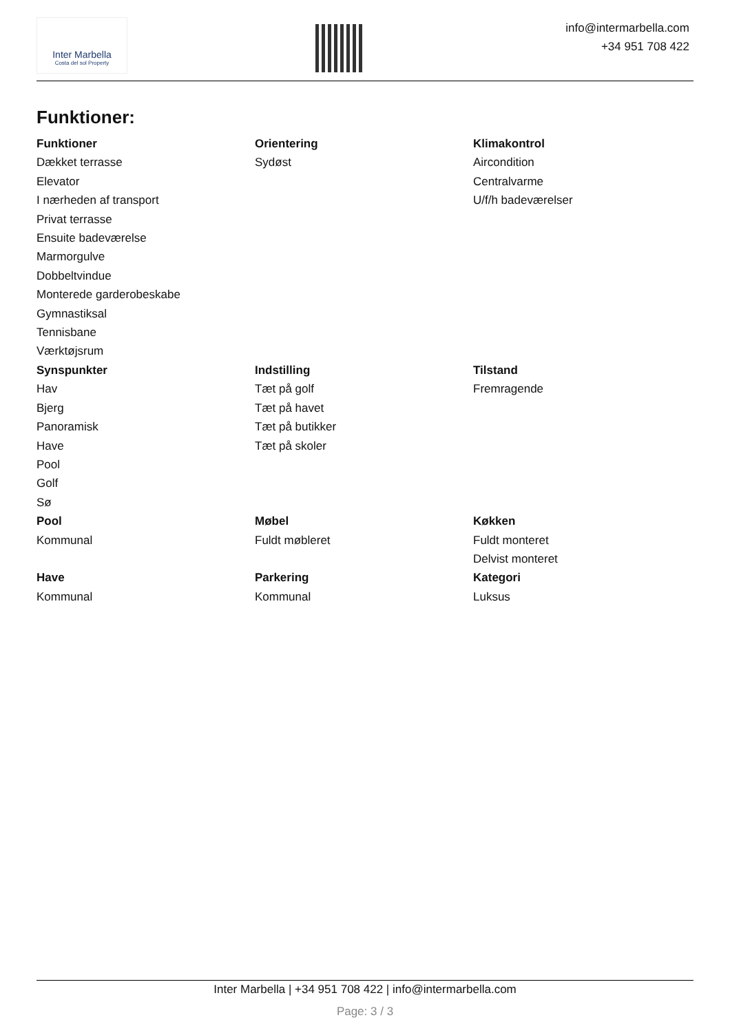Inter Marbella
Costa del sol Property
info@intermarbella.com
+34 951 708 422
Funktioner:
Funktioner
Dækket terrasse
Elevator
I nærheden af transport
Privat terrasse
Ensuite badeværelse
Marmorgulve
Dobbeltvindue
Monterede garderobeskabe
Gymnastiksal
Tennisbane
Værktøjsrum
Orientering
Sydøst
Klimakontrol
Aircondition
Centralvarme
U/f/h badeværelser
Synspunkter
Hav
Bjerg
Panoramisk
Have
Pool
Golf
Sø
Indstilling
Tæt på golf
Tæt på havet
Tæt på butikker
Tæt på skoler
Tilstand
Fremragende
Pool
Kommunal
Møbel
Fuldt møbleret
Køkken
Fuldt monteret
Delvist monteret
Have
Kommunal
Parkering
Kommunal
Kategori
Luksus
Inter Marbella | +34 951 708 422 | info@intermarbella.com
Page: 3 / 3